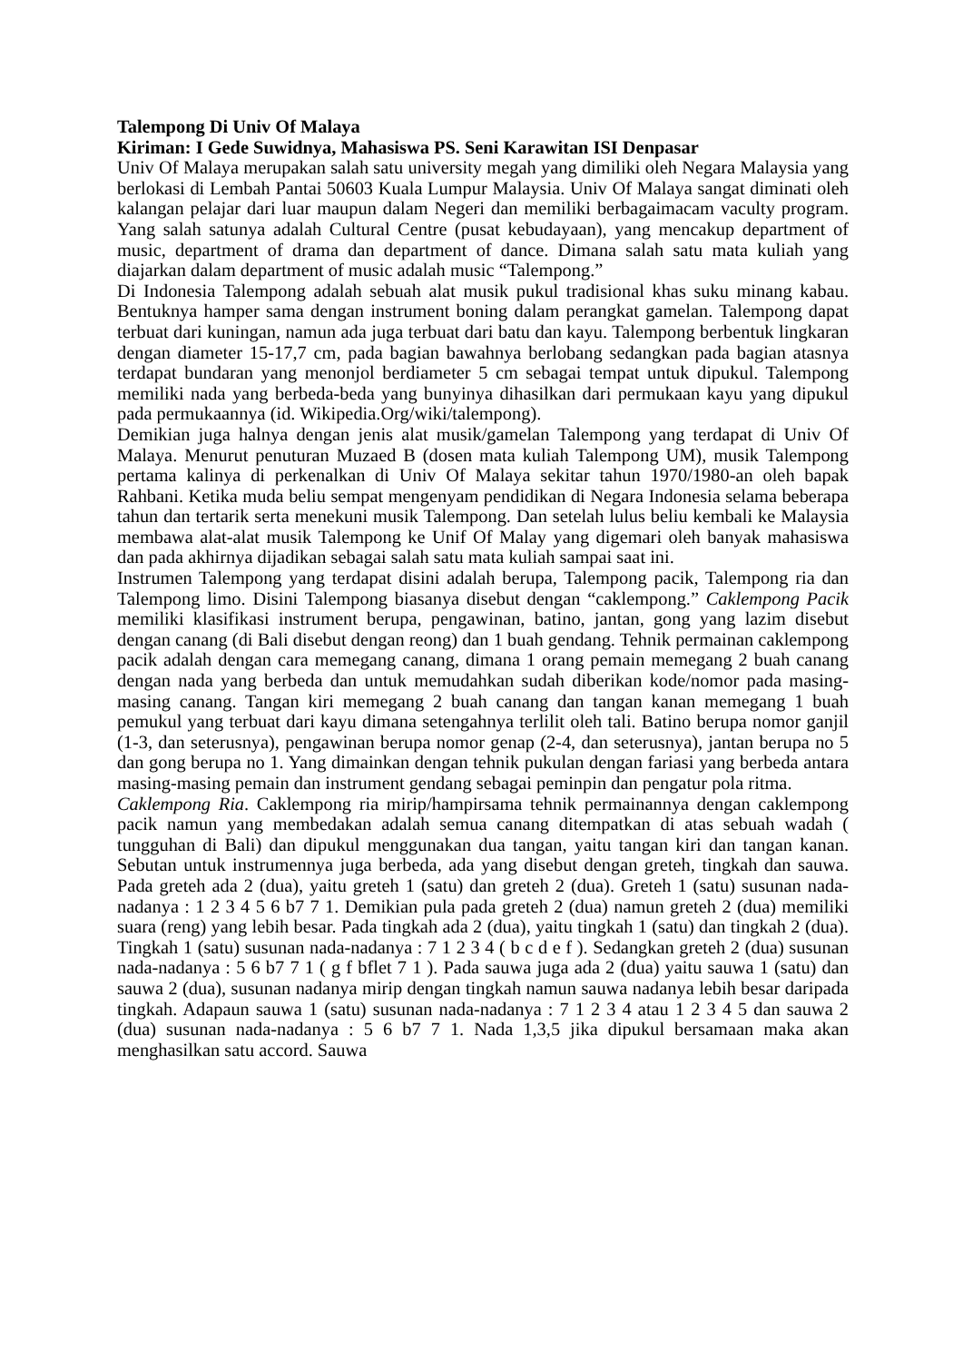Talempong Di Univ Of Malaya
Kiriman: I Gede Suwidnya, Mahasiswa PS. Seni Karawitan ISI Denpasar
Univ Of Malaya merupakan salah satu university megah yang dimiliki oleh Negara Malaysia yang berlokasi di Lembah Pantai 50603 Kuala Lumpur Malaysia. Univ Of Malaya sangat diminati oleh kalangan pelajar dari luar maupun dalam Negeri dan memiliki berbagaimacam vaculty program. Yang salah satunya adalah Cultural Centre (pusat kebudayaan), yang mencakup department of music, department of drama dan department of dance. Dimana salah satu mata kuliah yang diajarkan dalam department of music adalah music “Talempong.”
Di Indonesia Talempong adalah sebuah alat musik pukul tradisional khas suku minang kabau. Bentuknya hamper sama dengan instrument boning dalam perangkat gamelan. Talempong dapat terbuat dari kuningan, namun ada juga terbuat dari batu dan kayu. Talempong berbentuk lingkaran dengan diameter 15-17,7 cm, pada bagian bawahnya berlobang sedangkan pada bagian atasnya terdapat bundaran yang menonjol berdiameter 5 cm sebagai tempat untuk dipukul. Talempong memiliki nada yang berbeda-beda yang bunyinya dihasilkan dari permukaan kayu yang dipukul pada permukaannya (id. Wikipedia.Org/wiki/talempong).
Demikian juga halnya dengan jenis alat musik/gamelan Talempong yang terdapat di Univ Of Malaya. Menurut penuturan Muzaed B (dosen mata kuliah Talempong UM), musik Talempong pertama kalinya di perkenalkan di Univ Of Malaya sekitar tahun 1970/1980-an oleh bapak Rahbani. Ketika muda beliu sempat mengenyam pendidikan di Negara Indonesia selama beberapa tahun dan tertarik serta menekuni musik Talempong. Dan setelah lulus beliu kembali ke Malaysia membawa alat-alat musik Talempong ke Unif Of Malay yang digemari oleh banyak mahasiswa dan pada akhirnya dijadikan sebagai salah satu mata kuliah sampai saat ini.
Instrumen Talempong yang terdapat disini adalah berupa, Talempong pacik, Talempong ria dan Talempong limo. Disini Talempong biasanya disebut dengan “caklempong.” Caklempong Pacik memiliki klasifikasi instrument berupa, pengawinan, batino, jantan, gong yang lazim disebut dengan canang (di Bali disebut dengan reong) dan 1 buah gendang. Tehnik permainan caklempong pacik adalah dengan cara memegang canang, dimana 1 orang pemain memegang 2 buah canang dengan nada yang berbeda dan untuk memudahkan sudah diberikan kode/nomor pada masing-masing canang. Tangan kiri memegang 2 buah canang dan tangan kanan memegang 1 buah pemukul yang terbuat dari kayu dimana setengahnya terlilit oleh tali. Batino berupa nomor ganjil (1-3, dan seterusnya), pengawinan berupa nomor genap (2-4, dan seterusnya), jantan berupa no 5 dan gong berupa no 1. Yang dimainkan dengan tehnik pukulan dengan fariasi yang berbeda antara masing-masing pemain dan instrument gendang sebagai peminpin dan pengatur pola ritma.
Caklempong Ria. Caklempong ria mirip/hampirsama tehnik permainannya dengan caklempong pacik namun yang membedakan adalah semua canang ditempatkan di atas sebuah wadah ( tungguhan di Bali) dan dipukul menggunakan dua tangan, yaitu tangan kiri dan tangan kanan. Sebutan untuk instrumennya juga berbeda, ada yang disebut dengan greteh, tingkah dan sauwa. Pada greteh ada 2 (dua), yaitu greteh 1 (satu) dan greteh 2 (dua). Greteh 1 (satu) susunan nada-nadanya : 1 2 3 4 5 6 b7 7 1. Demikian pula pada greteh 2 (dua) namun greteh 2 (dua) memiliki suara (reng) yang lebih besar. Pada tingkah ada 2 (dua), yaitu tingkah 1 (satu) dan tingkah 2 (dua). Tingkah 1 (satu) susunan nada-nadanya : 7 1 2 3 4 ( b c d e f ). Sedangkan greteh 2 (dua) susunan nada-nadanya : 5 6 b7 7 1 ( g f bflet 7 1 ). Pada sauwa juga ada 2 (dua) yaitu sauwa 1 (satu) dan sauwa 2 (dua), susunan nadanya mirip dengan tingkah namun sauwa nadanya lebih besar daripada tingkah. Adapaun sauwa 1 (satu) susunan nada-nadanya : 7 1 2 3 4 atau 1 2 3 4 5 dan sauwa 2 (dua) susunan nada-nadanya : 5 6 b7 7 1. Nada 1,3,5 jika dipukul bersamaan maka akan menghasilkan satu accord. Sauwa